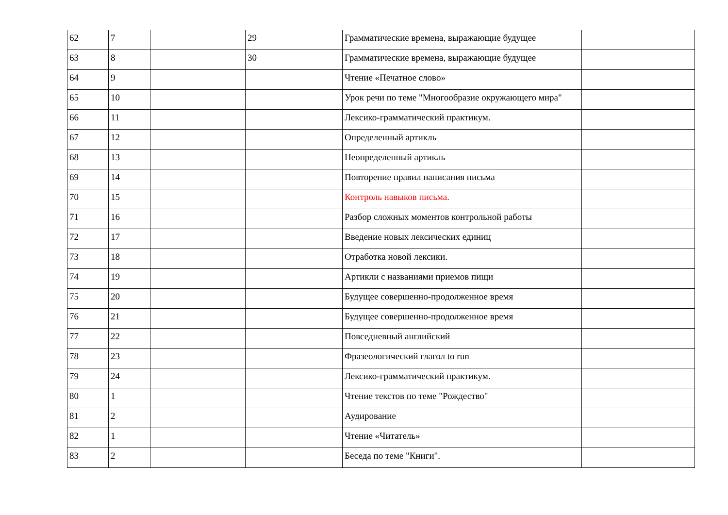| 62 | 7 | | 29 | Грамматические времена, выражающие будущее | |
| 63 | 8 | | 30 | Грамматические времена, выражающие будущее | |
| 64 | 9 | | | Чтение «Печатное слово» | |
| 65 | 10 | | | Урок речи по теме "Многообразие окружающего мира" | |
| 66 | 11 | | | Лексико-грамматический практикум. | |
| 67 | 12 | | | Определенный артикль | |
| 68 | 13 | | | Неопределенный артикль | |
| 69 | 14 | | | Повторение правил написания письма | |
| 70 | 15 | | | Контроль навыков письма. | |
| 71 | 16 | | | Разбор сложных моментов контрольной работы | |
| 72 | 17 | | | Введение новых лексических единиц | |
| 73 | 18 | | | Отработка новой лексики. | |
| 74 | 19 | | | Артикли с названиями приемов пищи | |
| 75 | 20 | | | Будущее совершенно-продолженное время | |
| 76 | 21 | | | Будущее совершенно-продолженное время | |
| 77 | 22 | | | Повседневный английский | |
| 78 | 23 | | | Фразеологический глагол to run | |
| 79 | 24 | | | Лексико-грамматический практикум. | |
| 80 | 1 | | | Чтение текстов по теме "Рождество" | |
| 81 | 2 | | | Аудирование | |
| 82 | 1 | | | Чтение «Читатель» | |
| 83 | 2 | | | Беседа по теме "Книги". | |